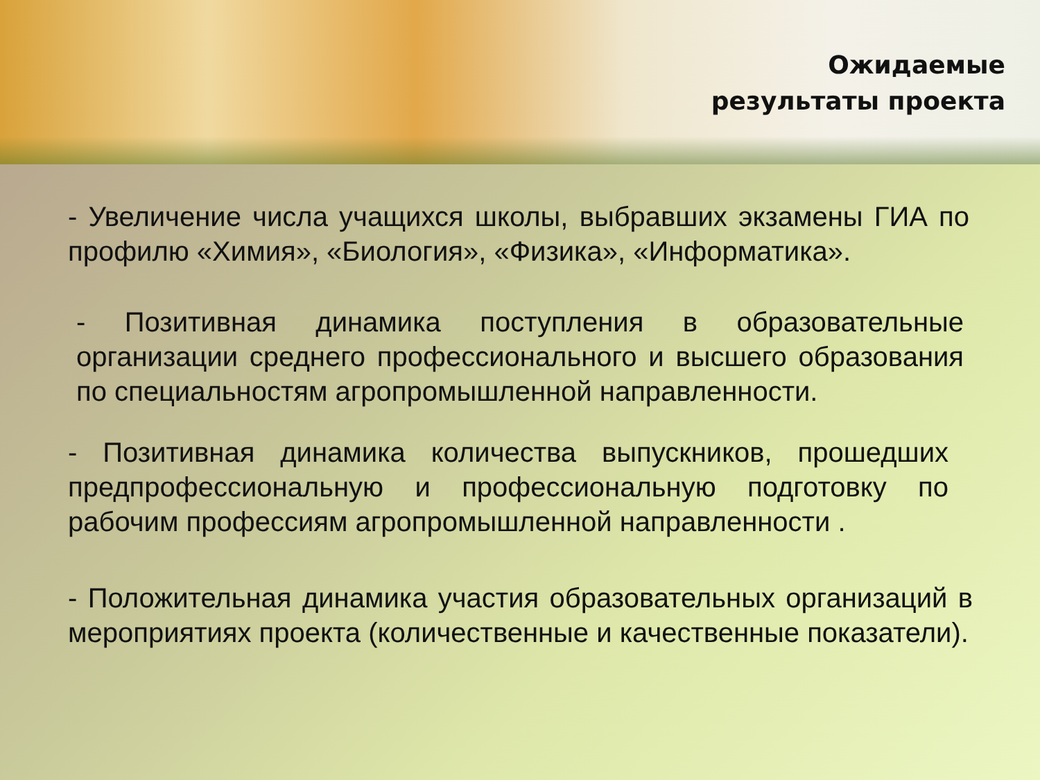Ожидаемые
результаты проекта
- Увеличение числа учащихся школы, выбравших экзамены ГИА по профилю «Химия», «Биология», «Физика», «Информатика».
- Позитивная динамика поступления в образовательные организации среднего профессионального и высшего образования по специальностям агропромышленной направленности.
- Позитивная динамика количества выпускников, прошедших предпрофессиональную и профессиональную подготовку по рабочим профессиям агропромышленной направленности .
- Положительная динамика участия образовательных организаций в мероприятиях проекта (количественные и качественные показатели).